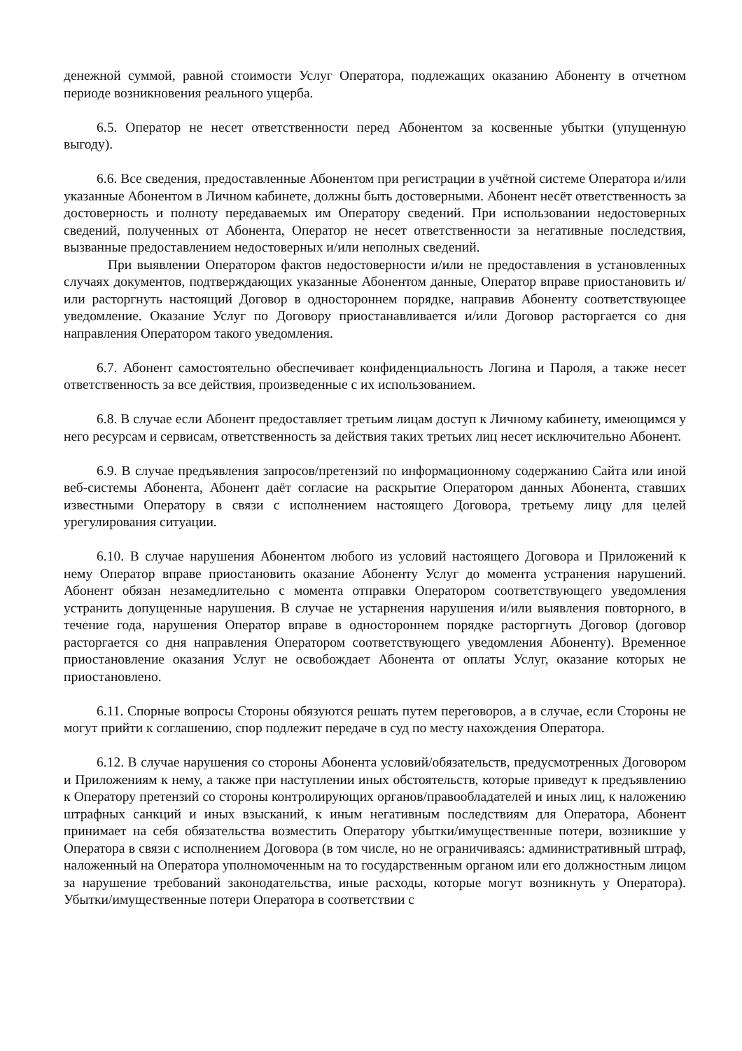денежной суммой, равной стоимости Услуг Оператора, подлежащих оказанию Абоненту в отчетном периоде возникновения реального ущерба.
6.5. Оператор не несет ответственности перед Абонентом за косвенные убытки (упущенную выгоду).
6.6. Все сведения, предоставленные Абонентом при регистрации в учётной системе Оператора и/или указанные Абонентом в Личном кабинете, должны быть достоверными. Абонент несёт ответственность за достоверность и полноту передаваемых им Оператору сведений. При использовании недостоверных сведений, полученных от Абонента, Оператор не несет ответственности за негативные последствия, вызванные предоставлением недостоверных и/или неполных сведений.
При выявлении Оператором фактов недостоверности и/или не предоставления в установленных случаях документов, подтверждающих указанные Абонентом данные, Оператор вправе приостановить и/или расторгнуть настоящий Договор в одностороннем порядке, направив Абоненту соответствующее уведомление. Оказание Услуг по Договору приостанавливается и/или Договор расторгается со дня направления Оператором такого уведомления.
6.7. Абонент самостоятельно обеспечивает конфиденциальность Логина и Пароля, а также несет ответственность за все действия, произведенные с их использованием.
6.8. В случае если Абонент предоставляет третьим лицам доступ к Личному кабинету, имеющимся у него ресурсам и сервисам, ответственность за действия таких третьих лиц несет исключительно Абонент.
6.9. В случае предъявления запросов/претензий по информационному содержанию Сайта или иной веб-системы Абонента, Абонент даёт согласие на раскрытие Оператором данных Абонента, ставших известными Оператору в связи с исполнением настоящего Договора, третьему лицу для целей урегулирования ситуации.
6.10. В случае нарушения Абонентом любого из условий настоящего Договора и Приложений к нему Оператор вправе приостановить оказание Абоненту Услуг до момента устранения нарушений. Абонент обязан незамедлительно с момента отправки Оператором соответствующего уведомления устранить допущенные нарушения. В случае не устарнения нарушения и/или выявления повторного, в течение года, нарушения Оператор вправе в одностороннем порядке расторгнуть Договор (договор расторгается со дня направления Оператором соответствующего уведомления Абоненту). Временное приостановление оказания Услуг не освобождает Абонента от оплаты Услуг, оказание которых не приостановлено.
6.11. Спорные вопросы Стороны обязуются решать путем переговоров, а в случае, если Стороны не могут прийти к соглашению, спор подлежит передаче в суд по месту нахождения Оператора.
6.12. В случае нарушения со стороны Абонента условий/обязательств, предусмотренных Договором и Приложениям к нему, а также при наступлении иных обстоятельств, которые приведут к предъявлению к Оператору претензий со стороны контролирующих органов/правообладателей и иных лиц, к наложению штрафных санкций и иных взысканий, к иным негативным последствиям для Оператора, Абонент принимает на себя обязательства возместить Оператору убытки/имущественные потери, возникшие у Оператора в связи с исполнением Договора (в том числе, но не ограничиваясь: административный штраф, наложенный на Оператора уполномоченным на то государственным органом или его должностным лицом за нарушение требований законодательства, иные расходы, которые могут возникнуть у Оператора). Убытки/имущественные потери Оператора в соответствии с